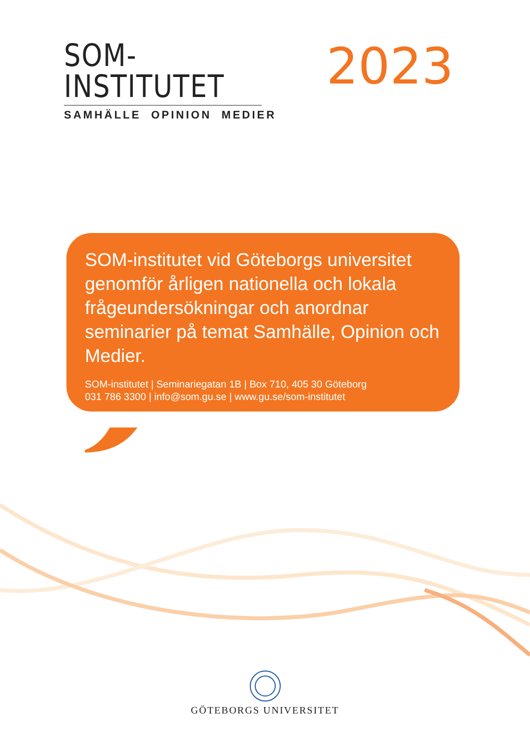SOM-INSTITUTET
SAMHÄLLE OPINION MEDIER
2023
SOM-institutet vid Göteborgs universitet genomför årligen nationella och lokala frågeundersökningar och anordnar seminarier på temat Samhälle, Opinion och Medier.
SOM-institutet | Seminariegatan 1B | Box 710, 405 30 Göteborg
031 786 3300 | info@som.gu.se | www.gu.se/som-institutet
GÖTEBORGS UNIVERSITET